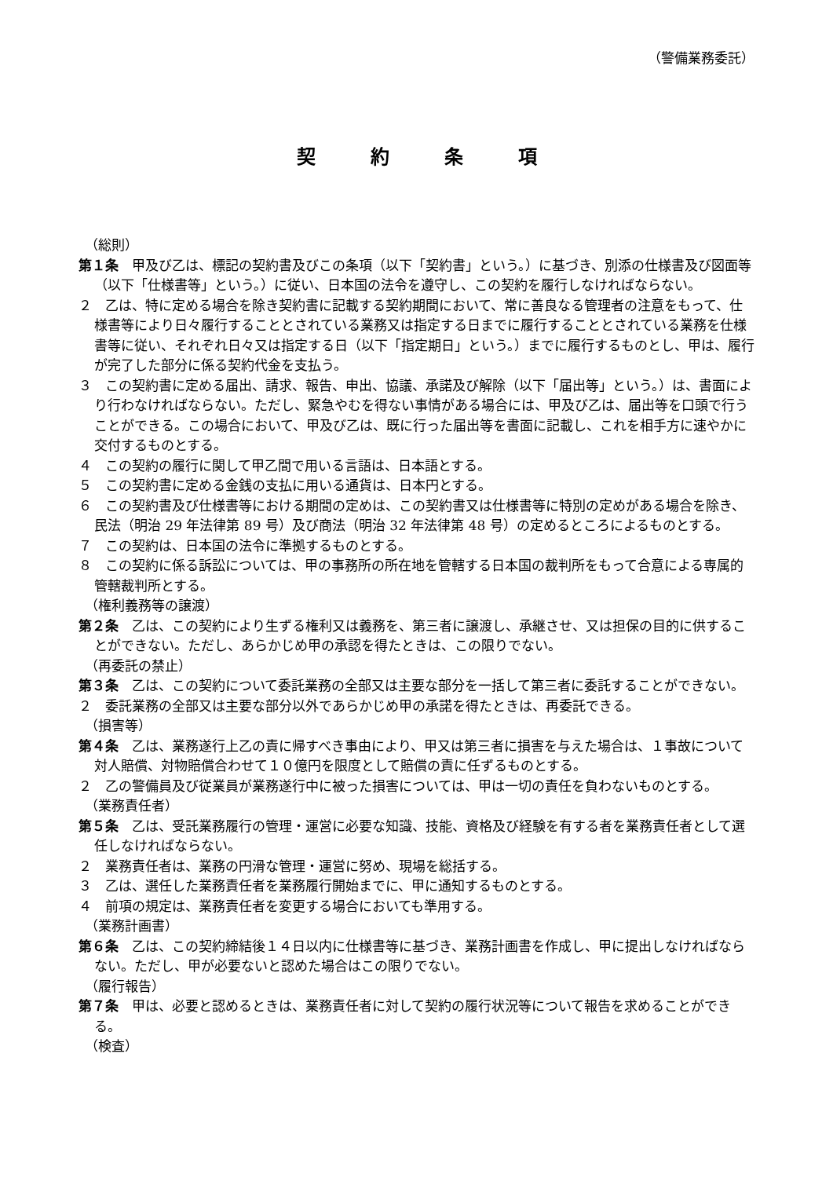（警備業務委託）
契約条項
（総則）
第１条　甲及び乙は、標記の契約書及びこの条項（以下「契約書」という。）に基づき、別添の仕様書及び図面等（以下「仕様書等」という。）に従い、日本国の法令を遵守し、この契約を履行しなければならない。
２　乙は、特に定める場合を除き契約書に記載する契約期間において、常に善良なる管理者の注意をもって、仕様書等により日々履行することとされている業務又は指定する日までに履行することとされている業務を仕様書等に従い、それぞれ日々又は指定する日（以下「指定期日」という。）までに履行するものとし、甲は、履行が完了した部分に係る契約代金を支払う。
３　この契約書に定める届出、請求、報告、申出、協議、承諾及び解除（以下「届出等」という。）は、書面により行わなければならない。ただし、緊急やむを得ない事情がある場合には、甲及び乙は、届出等を口頭で行うことができる。この場合において、甲及び乙は、既に行った届出等を書面に記載し、これを相手方に速やかに交付するものとする。
４　この契約の履行に関して甲乙間で用いる言語は、日本語とする。
５　この契約書に定める金銭の支払に用いる通貨は、日本円とする。
６　この契約書及び仕様書等における期間の定めは、この契約書又は仕様書等に特別の定めがある場合を除き、民法（明治 29 年法律第 89 号）及び商法（明治 32 年法律第 48 号）の定めるところによるものとする。
７　この契約は、日本国の法令に準拠するものとする。
８　この契約に係る訴訟については、甲の事務所の所在地を管轄する日本国の裁判所をもって合意による専属的管轄裁判所とする。
（権利義務等の譲渡）
第２条　乙は、この契約により生ずる権利又は義務を、第三者に譲渡し、承継させ、又は担保の目的に供することができない。ただし、あらかじめ甲の承認を得たときは、この限りでない。
（再委託の禁止）
第３条　乙は、この契約について委託業務の全部又は主要な部分を一括して第三者に委託することができない。
２　委託業務の全部又は主要な部分以外であらかじめ甲の承諾を得たときは、再委託できる。
（損害等）
第４条　乙は、業務遂行上乙の責に帰すべき事由により、甲又は第三者に損害を与えた場合は、１事故について対人賠償、対物賠償合わせて１０億円を限度として賠償の責に任ずるものとする。
２　乙の警備員及び従業員が業務遂行中に被った損害については、甲は一切の責任を負わないものとする。
（業務責任者）
第５条　乙は、受託業務履行の管理・運営に必要な知識、技能、資格及び経験を有する者を業務責任者として選任しなければならない。
２　業務責任者は、業務の円滑な管理・運営に努め、現場を総括する。
３　乙は、選任した業務責任者を業務履行開始までに、甲に通知するものとする。
４　前項の規定は、業務責任者を変更する場合においても準用する。
（業務計画書）
第６条　乙は、この契約締結後１４日以内に仕様書等に基づき、業務計画書を作成し、甲に提出しなければならない。ただし、甲が必要ないと認めた場合はこの限りでない。
（履行報告）
第７条　甲は、必要と認めるときは、業務責任者に対して契約の履行状況等について報告を求めることができる。
（検査）